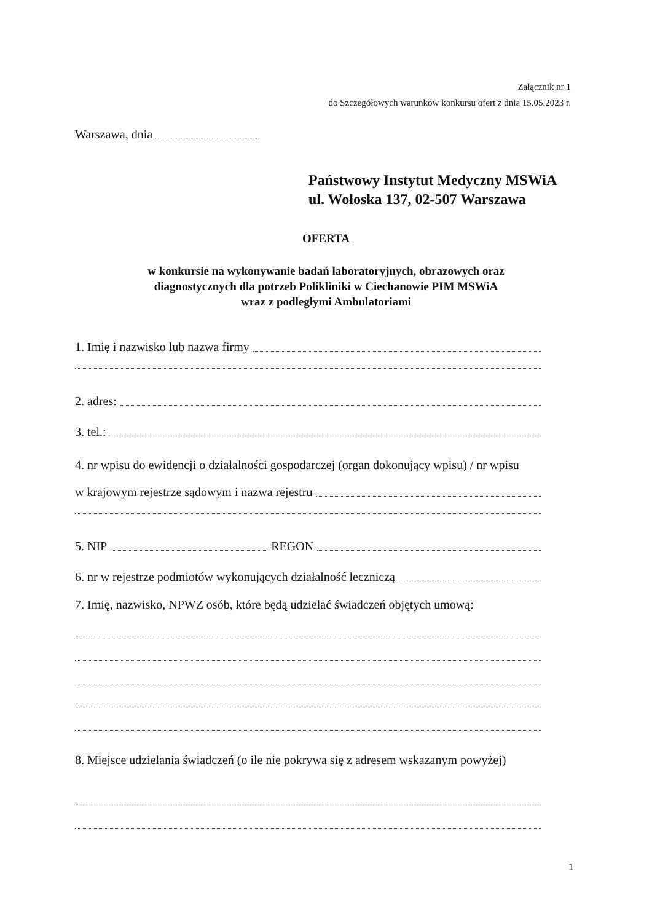Załącznik nr 1
do Szczegółowych warunków konkursu ofert z dnia 15.05.2023 r.
Warszawa, dnia
Państwowy Instytut Medyczny MSWiA
ul. Wołoska 137, 02-507 Warszawa
OFERTA
w konkursie na wykonywanie badań laboratoryjnych, obrazowych oraz
diagnostycznych dla potrzeb Polikliniki w Ciechanowie PIM MSWiA
wraz z podległymi Ambulatoriami
1. Imię i nazwisko lub nazwa firmy
2. adres:
3. tel.:
4. nr wpisu do ewidencji o działalności gospodarczej (organ dokonujący wpisu) / nr wpisu
w krajowym rejestrze sądowym i nazwa rejestru
5. NIP REGON
6. nr w rejestrze podmiotów wykonujących działalność leczniczą
7. Imię, nazwisko, NPWZ osób, które będą udzielać świadczeń objętych umową:
8. Miejsce udzielania świadczeń (o ile nie pokrywa się z adresem wskazanym powyżej)
1